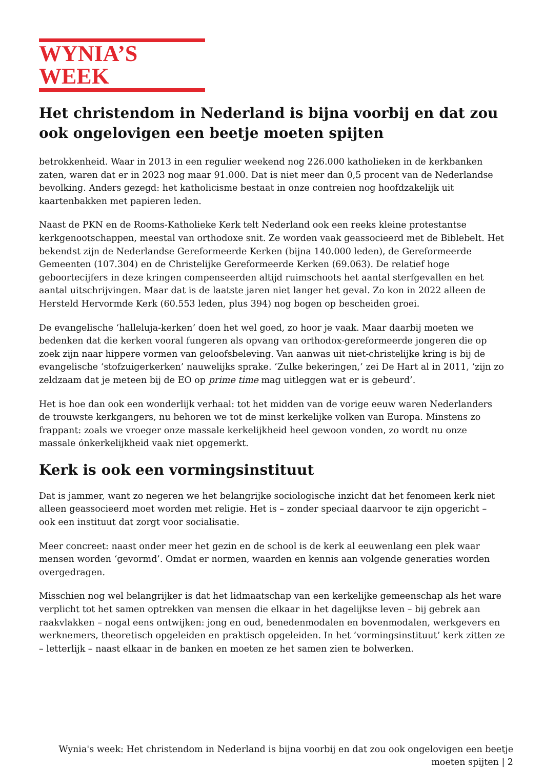WYNIA’S WEEK
Het christendom in Nederland is bijna voorbij en dat zou ook ongelovigen een beetje moeten spijten
betrokkenheid. Waar in 2013 in een regulier weekend nog 226.000 katholieken in de kerkbanken zaten, waren dat er in 2023 nog maar 91.000. Dat is niet meer dan 0,5 procent van de Nederlandse bevolking. Anders gezegd: het katholicisme bestaat in onze contreien nog hoofdzakelijk uit kaartenbakken met papieren leden.
Naast de PKN en de Rooms-Katholieke Kerk telt Nederland ook een reeks kleine protestantse kerkgenootschappen, meestal van orthodoxe snit. Ze worden vaak geassocieerd met de Biblebelt. Het bekendst zijn de Nederlandse Gereformeerde Kerken (bijna 140.000 leden), de Gereformeerde Gemeenten (107.304) en de Christelijke Gereformeerde Kerken (69.063). De relatief hoge geboortecijfers in deze kringen compenseerden altijd ruimschoots het aantal sterfgevallen en het aantal uitschrijvingen. Maar dat is de laatste jaren niet langer het geval. Zo kon in 2022 alleen de Hersteld Hervormde Kerk (60.553 leden, plus 394) nog bogen op bescheiden groei.
De evangelische ‘halleluja-kerken’ doen het wel goed, zo hoor je vaak. Maar daarbij moeten we bedenken dat die kerken vooral fungeren als opvang van orthodox-gereformeerde jongeren die op zoek zijn naar hippere vormen van geloofsbeleving. Van aanwas uit niet-christelijke kring is bij de evangelische ‘stofzuigerkerken’ nauwelijks sprake. ‘Zulke bekeringen,’ zei De Hart al in 2011, ‘zijn zo zeldzaam dat je meteen bij de EO op prime time mag uitleggen wat er is gebeurd’.
Het is hoe dan ook een wonderlijk verhaal: tot het midden van de vorige eeuw waren Nederlanders de trouwste kerkgangers, nu behoren we tot de minst kerkelijke volken van Europa. Minstens zo frappant: zoals we vroeger onze massale kerkelijkheid heel gewoon vonden, zo wordt nu onze massale ónkerkelijkheid vaak niet opgemerkt.
Kerk is ook een vormingsinstituut
Dat is jammer, want zo negeren we het belangrijke sociologische inzicht dat het fenomeen kerk niet alleen geassocieerd moet worden met religie. Het is – zonder speciaal daarvoor te zijn opgericht – ook een instituut dat zorgt voor socialisatie.
Meer concreet: naast onder meer het gezin en de school is de kerk al eeuwenlang een plek waar mensen worden ‘gevormd’. Omdat er normen, waarden en kennis aan volgende generaties worden overgedragen.
Misschien nog wel belangrijker is dat het lidmaatschap van een kerkelijke gemeenschap als het ware verplicht tot het samen optrekken van mensen die elkaar in het dagelijkse leven – bij gebrek aan raakvlakken – nogal eens ontwijken: jong en oud, benedenmodalen en bovenmodalen, werkgevers en werknemers, theoretisch opgeleiden en praktisch opgeleiden. In het ‘vormingsinstituut’ kerk zitten ze – letterlijk – naast elkaar in de banken en moeten ze het samen zien te bolwerken.
Wynia's week: Het christendom in Nederland is bijna voorbij en dat zou ook ongelovigen een beetje moeten spijten | 2